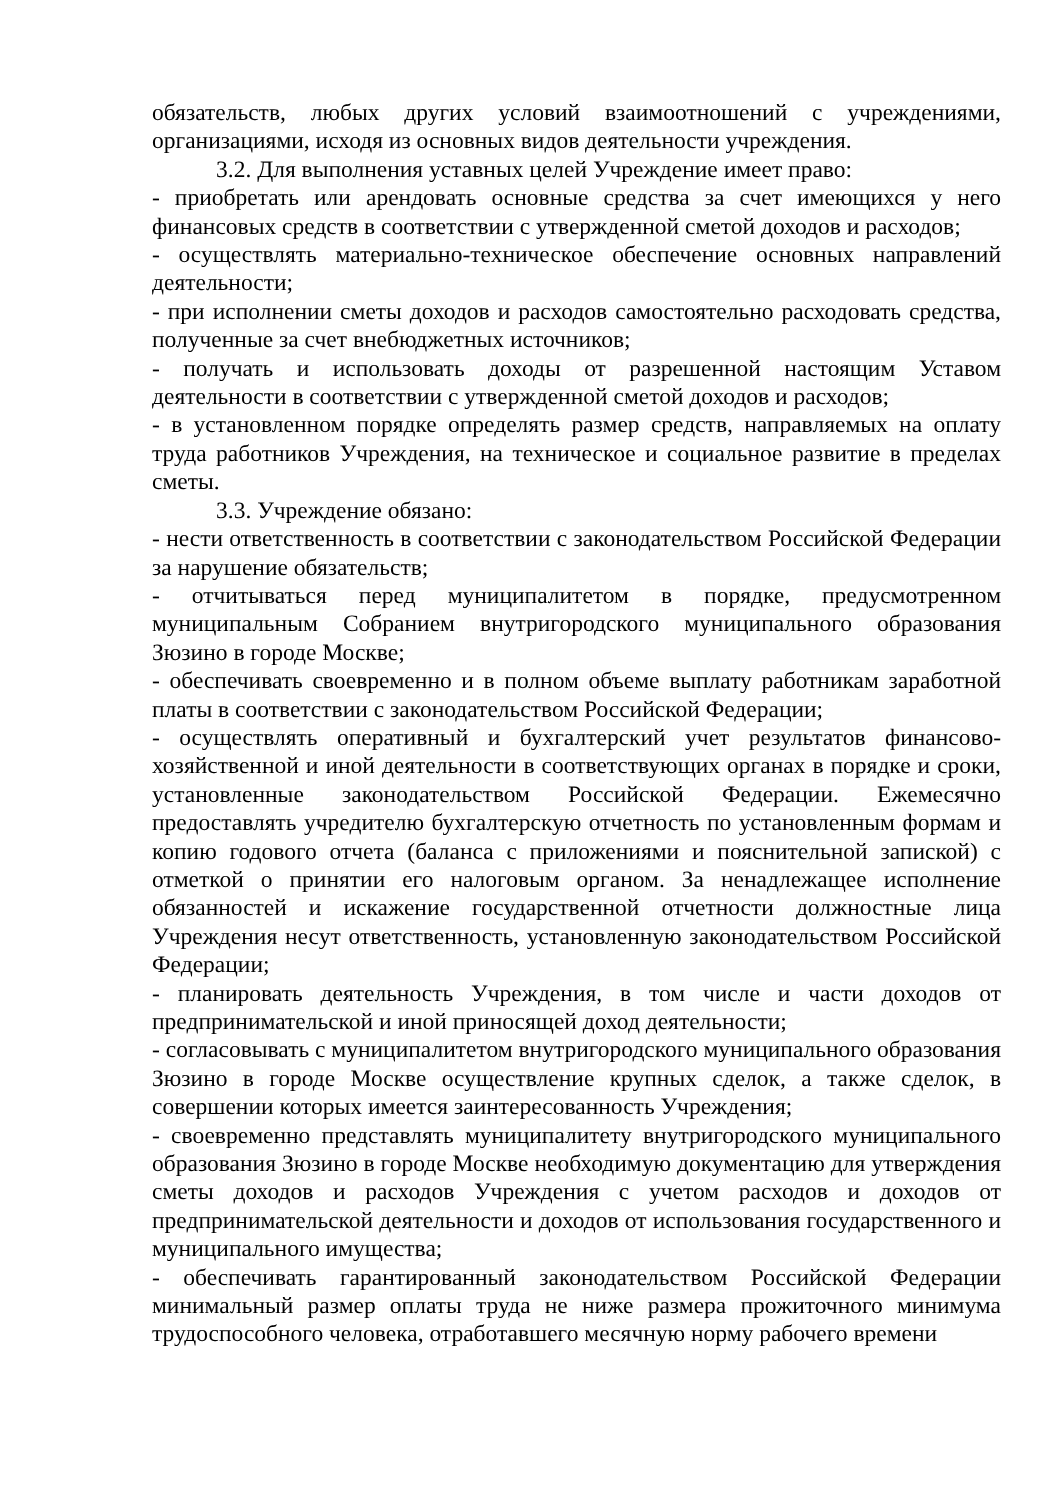обязательств, любых других условий взаимоотношений с учреждениями, организациями, исходя из основных видов деятельности учреждения.
3.2. Для выполнения уставных целей Учреждение имеет право:
- приобретать или арендовать основные средства за счет имеющихся у него финансовых средств в соответствии с утвержденной сметой доходов и расходов;
- осуществлять материально-техническое обеспечение основных направлений деятельности;
- при исполнении сметы доходов и расходов самостоятельно расходовать средства, полученные за счет внебюджетных источников;
- получать и использовать доходы от разрешенной настоящим Уставом деятельности в соответствии с утвержденной сметой доходов и расходов;
- в установленном порядке определять размер средств, направляемых на оплату труда работников Учреждения, на техническое и социальное развитие в пределах сметы.
3.3. Учреждение обязано:
- нести ответственность в соответствии с законодательством Российской Федерации за нарушение обязательств;
- отчитываться перед муниципалитетом в порядке, предусмотренном муниципальным Собранием внутригородского муниципального образования Зюзино в городе Москве;
- обеспечивать своевременно и в полном объеме выплату работникам заработной платы в соответствии с законодательством Российской Федерации;
- осуществлять оперативный и бухгалтерский учет результатов финансово-хозяйственной и иной деятельности в соответствующих органах в порядке и сроки, установленные законодательством Российской Федерации. Ежемесячно предоставлять учредителю бухгалтерскую отчетность по установленным формам и копию годового отчета (баланса с приложениями и пояснительной запиской) с отметкой о принятии его налоговым органом. За ненадлежащее исполнение обязанностей и искажение государственной отчетности должностные лица Учреждения несут ответственность, установленную законодательством Российской Федерации;
- планировать деятельность Учреждения, в том числе и части доходов от предпринимательской и иной приносящей доход деятельности;
- согласовывать с муниципалитетом внутригородского муниципального образования Зюзино в городе Москве осуществление крупных сделок, а также сделок, в совершении которых имеется заинтересованность Учреждения;
- своевременно представлять муниципалитету внутригородского муниципального образования Зюзино в городе Москве необходимую документацию для утверждения сметы доходов и расходов Учреждения с учетом расходов и доходов от предпринимательской деятельности и доходов от использования государственного и муниципального имущества;
- обеспечивать гарантированный законодательством Российской Федерации минимальный размер оплаты труда не ниже размера прожиточного минимума трудоспособного человека, отработавшего месячную норму рабочего времени